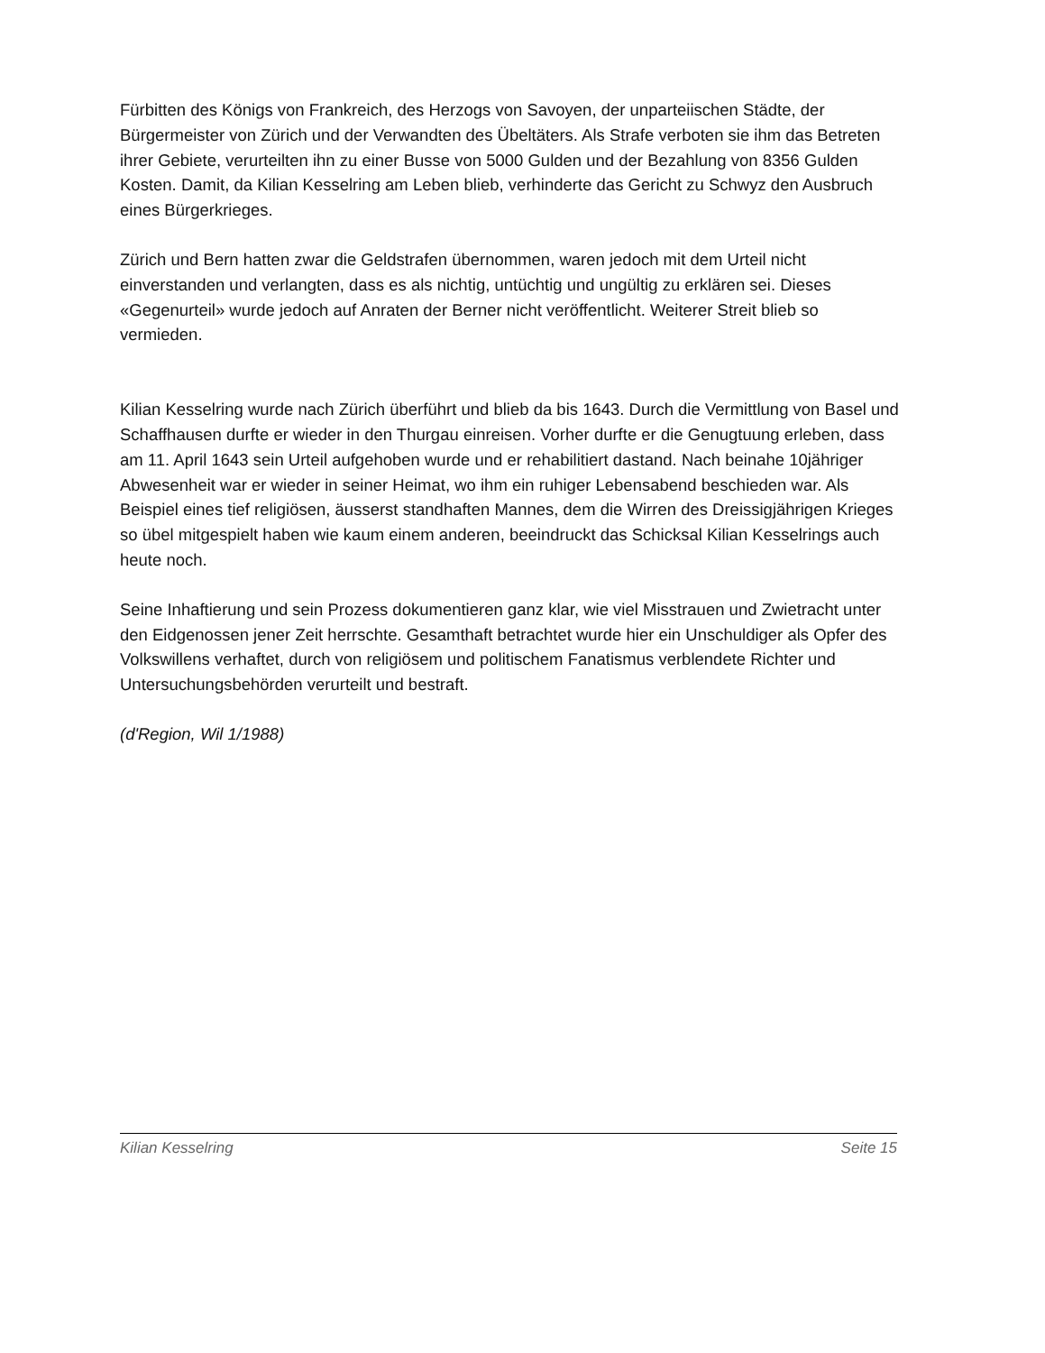Fürbitten des Königs von Frankreich, des Herzogs von Savoyen, der unparteiischen Städte, der Bürgermeister von Zürich und der Verwandten des Übeltäters. Als Strafe verboten sie ihm das Betreten ihrer Gebiete, verurteilten ihn zu einer Busse von 5000 Gulden und der Bezahlung von 8356 Gulden Kosten. Damit, da Kilian Kesselring am Leben blieb, verhinderte das Gericht zu Schwyz den Ausbruch eines Bürgerkrieges.
Zürich und Bern hatten zwar die Geldstrafen übernommen, waren jedoch mit dem Urteil nicht einverstanden und verlangten, dass es als nichtig, untüchtig und ungültig zu erklären sei. Dieses «Gegenurteil» wurde jedoch auf Anraten der Berner nicht veröffentlicht. Weiterer Streit blieb so vermieden.
Kilian Kesselring wurde nach Zürich überführt und blieb da bis 1643. Durch die Vermittlung von Basel und Schaffhausen durfte er wieder in den Thurgau einreisen. Vorher durfte er die Genugtuung erleben, dass am 11. April 1643 sein Urteil aufgehoben wurde und er rehabilitiert dastand. Nach beinahe 10jähriger Abwesenheit war er wieder in seiner Heimat, wo ihm ein ruhiger Lebensabend beschieden war. Als Beispiel eines tief religiösen, äusserst standhaften Mannes, dem die Wirren des Dreissigjährigen Krieges so übel mitgespielt haben wie kaum einem anderen, beeindruckt das Schicksal Kilian Kesselrings auch heute noch.
Seine Inhaftierung und sein Prozess dokumentieren ganz klar, wie viel Misstrauen und Zwietracht unter den Eidgenossen jener Zeit herrschte. Gesamthaft betrachtet wurde hier ein Unschuldiger als Opfer des Volkswillens verhaftet, durch von religiösem und politischem Fanatismus verblendete Richter und Untersuchungsbehörden verurteilt und bestraft.
(d'Region, Wil 1/1988)
Kilian Kesselring Seite 15